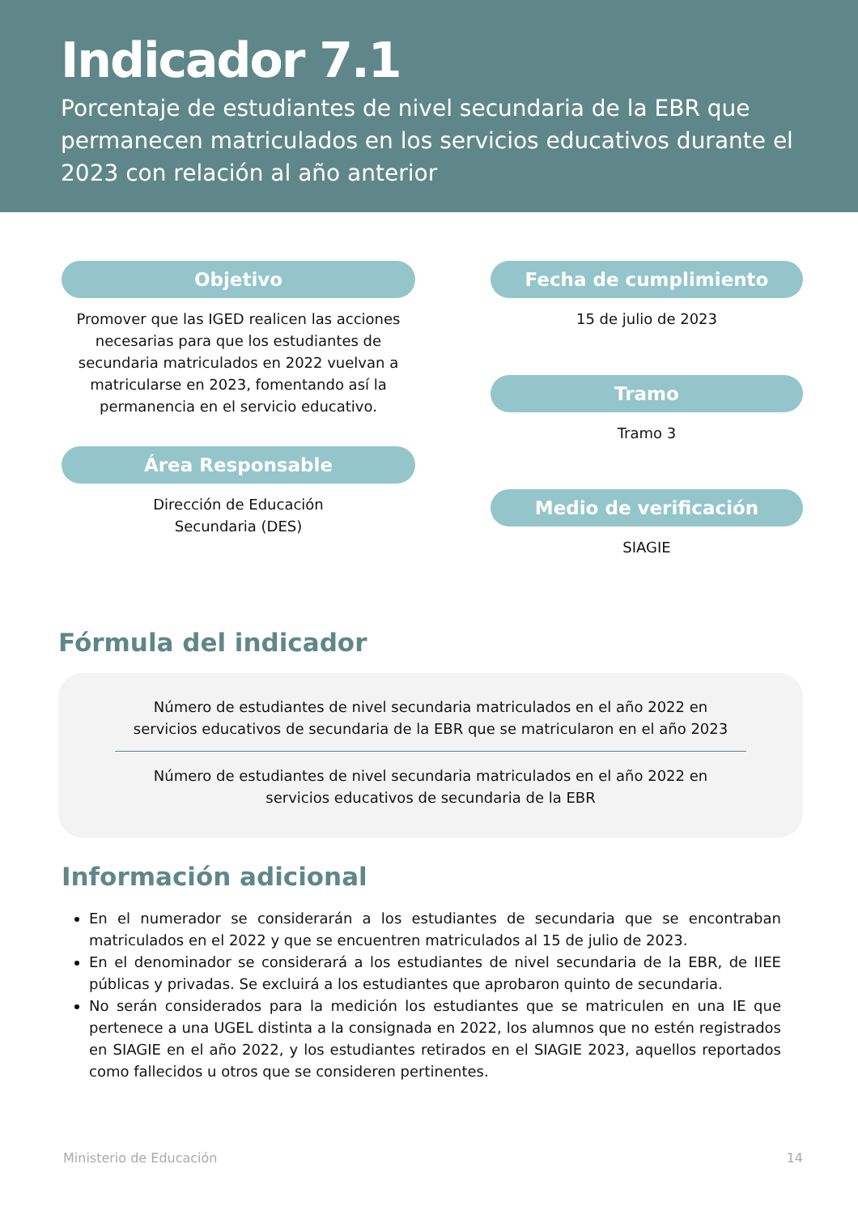Indicador 7.1
Porcentaje de estudiantes de nivel secundaria de la EBR que permanecen matriculados en los servicios educativos durante el 2023 con relación al año anterior
Objetivo
Promover que las IGED realicen las acciones necesarias para que los estudiantes de secundaria matriculados en 2022 vuelvan a matricularse en 2023, fomentando así la permanencia en el servicio educativo.
Área Responsable
Dirección de Educación
Secundaria (DES)
Fecha de cumplimiento
15 de julio de 2023
Tramo
Tramo 3
Medio de verificación
SIAGIE
Fórmula del indicador
Número de estudiantes de nivel secundaria matriculados en el año 2022 en servicios educativos de secundaria de la EBR que se matricularon en el año 2023
Número de estudiantes de nivel secundaria matriculados en el año 2022 en servicios educativos de secundaria de la EBR
Información adicional
En el numerador se considerarán a los estudiantes de secundaria que se encontraban matriculados en el 2022 y que se encuentren matriculados al 15 de julio de 2023.
En el denominador se considerará a los estudiantes de nivel secundaria de la EBR, de IIEE públicas y privadas. Se excluirá a los estudiantes que aprobaron quinto de secundaria.
No serán considerados para la medición los estudiantes que se matriculen en una IE que pertenece a una UGEL distinta a la consignada en 2022, los alumnos que no estén registrados en SIAGIE en el año 2022, y los estudiantes retirados en el SIAGIE 2023, aquellos reportados como fallecidos u otros que se consideren pertinentes.
Ministerio de Educación 14